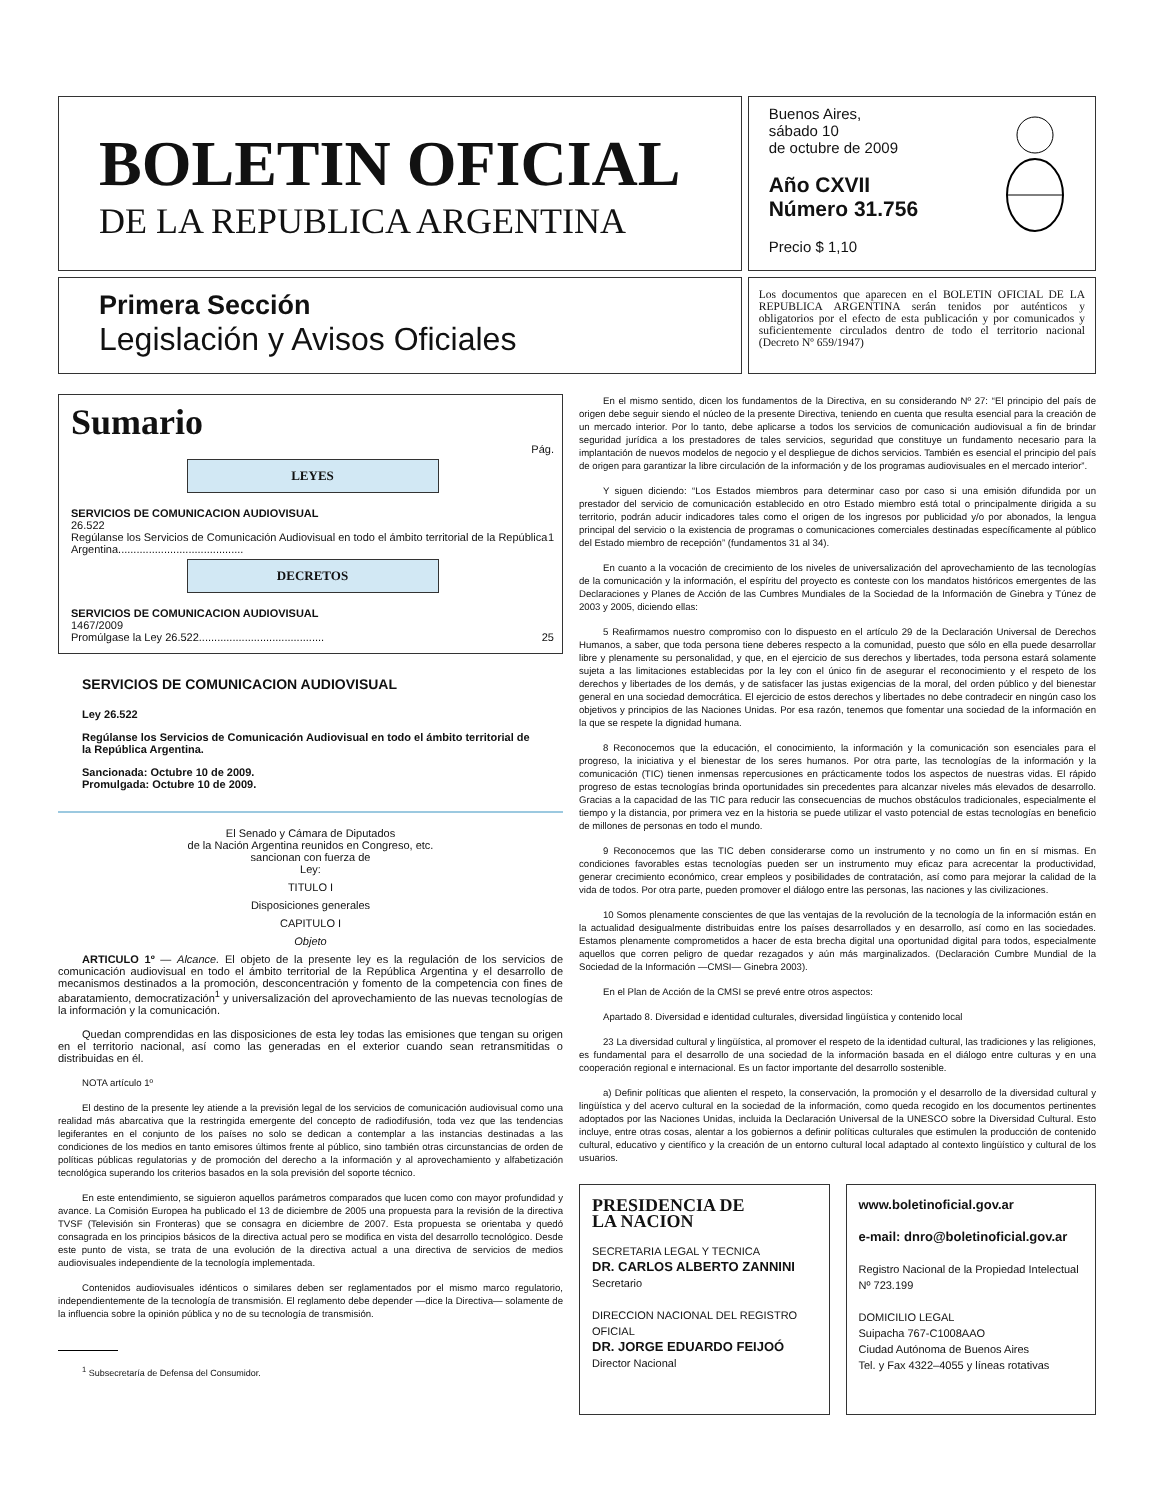BOLETIN OFICIAL
DE LA REPUBLICA ARGENTINA
Buenos Aires,
sábado 10
de octubre de 2009
Año CXVII
Número 31.756
Precio $ 1,10
Primera Sección
Legislación y Avisos Oficiales
Los documentos que aparecen en el BOLETIN OFICIAL DE LA REPUBLICA ARGENTINA serán tenidos por auténticos y obligatorios por el efecto de esta publicación y por comunicados y suficientemente circulados dentro de todo el territorio nacional (Decreto Nº 659/1947)
Sumario
Pág.
LEYES
SERVICIOS DE COMUNICACION AUDIOVISUAL
26.522
Regúlanse los Servicios de Comunicación Audiovisual en todo el ámbito territorial de la República Argentina......................................... 1
DECRETOS
SERVICIOS DE COMUNICACION AUDIOVISUAL
1467/2009
Promúlgase la Ley 26.522......................................... 25
SERVICIOS DE COMUNICACION AUDIOVISUAL
Ley 26.522
Regúlanse los Servicios de Comunicación Audiovisual en todo el ámbito territorial de la República Argentina.
Sancionada: Octubre 10 de 2009.
Promulgada: Octubre 10 de 2009.
El Senado y Cámara de Diputados
de la Nación Argentina reunidos en Congreso, etc.
sancionan con fuerza de
Ley:
TITULO I
Disposiciones generales
CAPITULO I
Objeto
ARTICULO 1º — Alcance. El objeto de la presente ley es la regulación de los servicios de comunicación audiovisual en todo el ámbito territorial de la República Argentina y el desarrollo de mecanismos destinados a la promoción, desconcentración y fomento de la competencia con fines de abaratamiento, democratización<sup>1</sup> y universalización del aprovechamiento de las nuevas tecnologías de la información y la comunicación.
Quedan comprendidas en las disposiciones de esta ley todas las emisiones que tengan su origen en el territorio nacional, así como las generadas en el exterior cuando sean retransmitidas o distribuidas en él.
NOTA artículo 1º
El destino de la presente ley atiende a la previsión legal de los servicios de comunicación audiovisual como una realidad más abarcativa que la restringida emergente del concepto de radiodifusión, toda vez que las tendencias legiferantes en el conjunto de los países no solo se dedican a contemplar a las instancias destinadas a las condiciones de los medios en tanto emisores últimos frente al público, sino también otras circunstancias de orden de políticas públicas regulatorias y de promoción del derecho a la información y al aprovechamiento y alfabetización tecnológica superando los criterios basados en la sola previsión del soporte técnico.
En este entendimiento, se siguieron aquellos parámetros comparados que lucen como con mayor profundidad y avance. La Comisión Europea ha publicado el 13 de diciembre de 2005 una propuesta para la revisión de la directiva TVSF (Televisión sin Fronteras) que se consagra en diciembre de 2007. Esta propuesta se orientaba y quedó consagrada en los principios básicos de la directiva actual pero se modifica en vista del desarrollo tecnológico. Desde este punto de vista, se trata de una evolución de la directiva actual a una directiva de servicios de medios audiovisuales independiente de la tecnología implementada.
Contenidos audiovisuales idénticos o similares deben ser reglamentados por el mismo marco regulatorio, independientemente de la tecnología de transmisión. El reglamento debe depender —dice la Directiva— solamente de la influencia sobre la opinión pública y no de su tecnología de transmisión.
<sup>1</sup> Subsecretaría de Defensa del Consumidor.
En el mismo sentido, dicen los fundamentos de la Directiva, en su considerando Nº 27: “El principio del país de origen debe seguir siendo el núcleo de la presente Directiva, teniendo en cuenta que resulta esencial para la creación de un mercado interior. Por lo tanto, debe aplicarse a todos los servicios de comunicación audiovisual a fin de brindar seguridad jurídica a los prestadores de tales servicios, seguridad que constituye un fundamento necesario para la implantación de nuevos modelos de negocio y el despliegue de dichos servicios. También es esencial el principio del país de origen para garantizar la libre circulación de la información y de los programas audiovisuales en el mercado interior”.
Y siguen diciendo: “Los Estados miembros para determinar caso por caso si una emisión difundida por un prestador del servicio de comunicación establecido en otro Estado miembro está total o principalmente dirigida a su territorio, podrán aducir indicadores tales como el origen de los ingresos por publicidad y/o por abonados, la lengua principal del servicio o la existencia de programas o comunicaciones comerciales destinadas específicamente al público del Estado miembro de recepción” (fundamentos 31 al 34).
En cuanto a la vocación de crecimiento de los niveles de universalización del aprovechamiento de las tecnologías de la comunicación y la información, el espíritu del proyecto es conteste con los mandatos históricos emergentes de las Declaraciones y Planes de Acción de las Cumbres Mundiales de la Sociedad de la Información de Ginebra y Túnez de 2003 y 2005, diciendo ellas:
5 Reafirmamos nuestro compromiso con lo dispuesto en el artículo 29 de la Declaración Universal de Derechos Humanos, a saber, que toda persona tiene deberes respecto a la comunidad, puesto que sólo en ella puede desarrollar libre y plenamente su personalidad, y que, en el ejercicio de sus derechos y libertades, toda persona estará solamente sujeta a las limitaciones establecidas por la ley con el único fin de asegurar el reconocimiento y el respeto de los derechos y libertades de los demás, y de satisfacer las justas exigencias de la moral, del orden público y del bienestar general en una sociedad democrática. El ejercicio de estos derechos y libertades no debe contradecir en ningún caso los objetivos y principios de las Naciones Unidas. Por esa razón, tenemos que fomentar una sociedad de la información en la que se respete la dignidad humana.
8 Reconocemos que la educación, el conocimiento, la información y la comunicación son esenciales para el progreso, la iniciativa y el bienestar de los seres humanos. Por otra parte, las tecnologías de la información y la comunicación (TIC) tienen inmensas repercusiones en prácticamente todos los aspectos de nuestras vidas. El rápido progreso de estas tecnologías brinda oportunidades sin precedentes para alcanzar niveles más elevados de desarrollo. Gracias a la capacidad de las TIC para reducir las consecuencias de muchos obstáculos tradicionales, especialmente el tiempo y la distancia, por primera vez en la historia se puede utilizar el vasto potencial de estas tecnologías en beneficio de millones de personas en todo el mundo.
9 Reconocemos que las TIC deben considerarse como un instrumento y no como un fin en sí mismas. En condiciones favorables estas tecnologías pueden ser un instrumento muy eficaz para acrecentar la productividad, generar crecimiento económico, crear empleos y posibilidades de contratación, así como para mejorar la calidad de la vida de todos. Por otra parte, pueden promover el diálogo entre las personas, las naciones y las civilizaciones.
10 Somos plenamente conscientes de que las ventajas de la revolución de la tecnología de la información están en la actualidad desigualmente distribuidas entre los países desarrollados y en desarrollo, así como en las sociedades. Estamos plenamente comprometidos a hacer de esta brecha digital una oportunidad digital para todos, especialmente aquellos que corren peligro de quedar rezagados y aún más marginalizados. (Declaración Cumbre Mundial de la Sociedad de la Información —CMSI— Ginebra 2003).
En el Plan de Acción de la CMSI se prevé entre otros aspectos:
Apartado 8. Diversidad e identidad culturales, diversidad lingüística y contenido local
23 La diversidad cultural y lingüística, al promover el respeto de la identidad cultural, las tradiciones y las religiones, es fundamental para el desarrollo de una sociedad de la información basada en el diálogo entre culturas y en una cooperación regional e internacional. Es un factor importante del desarrollo sostenible.
a) Definir políticas que alienten el respeto, la conservación, la promoción y el desarrollo de la diversidad cultural y lingüística y del acervo cultural en la sociedad de la información, como queda recogido en los documentos pertinentes adoptados por las Naciones Unidas, incluida la Declaración Universal de la UNESCO sobre la Diversidad Cultural. Esto incluye, entre otras cosas, alentar a los gobiernos a definir políticas culturales que estimulen la producción de contenido cultural, educativo y científico y la creación de un entorno cultural local adaptado al contexto lingüístico y cultural de los usuarios.
PRESIDENCIA DE
LA NACION
SECRETARIA LEGAL Y TECNICA
DR. CARLOS ALBERTO ZANNINI
Secretario
DIRECCION NACIONAL DEL REGISTRO OFICIAL
DR. JORGE EDUARDO FEIJOÓ
Director Nacional
www.boletinoficial.gov.ar
e-mail: dnro@boletinoficial.gov.ar
Registro Nacional de la Propiedad Intelectual
Nº 723.199
DOMICILIO LEGAL
Suipacha 767-C1008AAO
Ciudad Autónoma de Buenos Aires
Tel. y Fax 4322–4055 y líneas rotativas